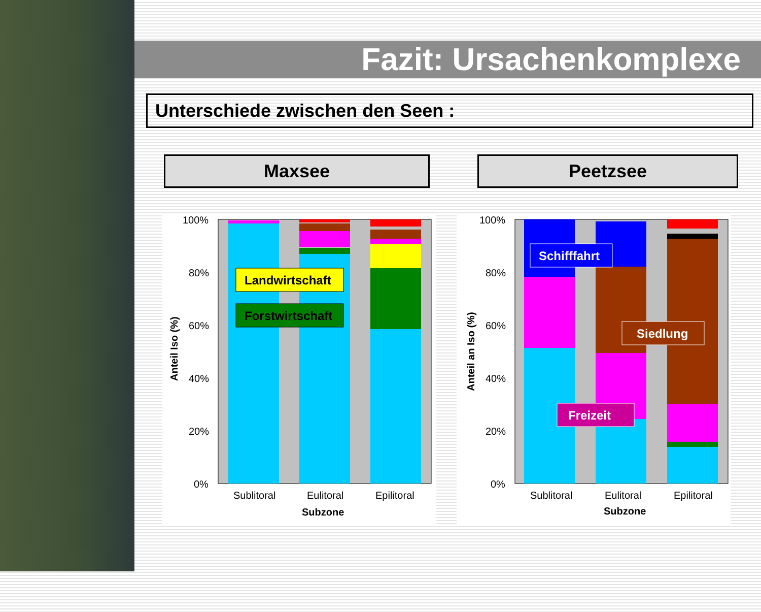Fazit: Ursachenkomplexe
Unterschiede zwischen den Seen :
Maxsee Peetzsee
Landwirtschaft
Forstwirtschaft
100%
80%
60%
40%
20%
0%
Anteil Iso (%)
Sublitoral
Eulitoral
Epilitoral
Subzone
Schifffahrt
Siedlung
Freizeit
100%
80%
60%
40%
20%
0%
Anteil an Iso (%)
Sublitoral
Eulitoral
Epilitoral
Subzone